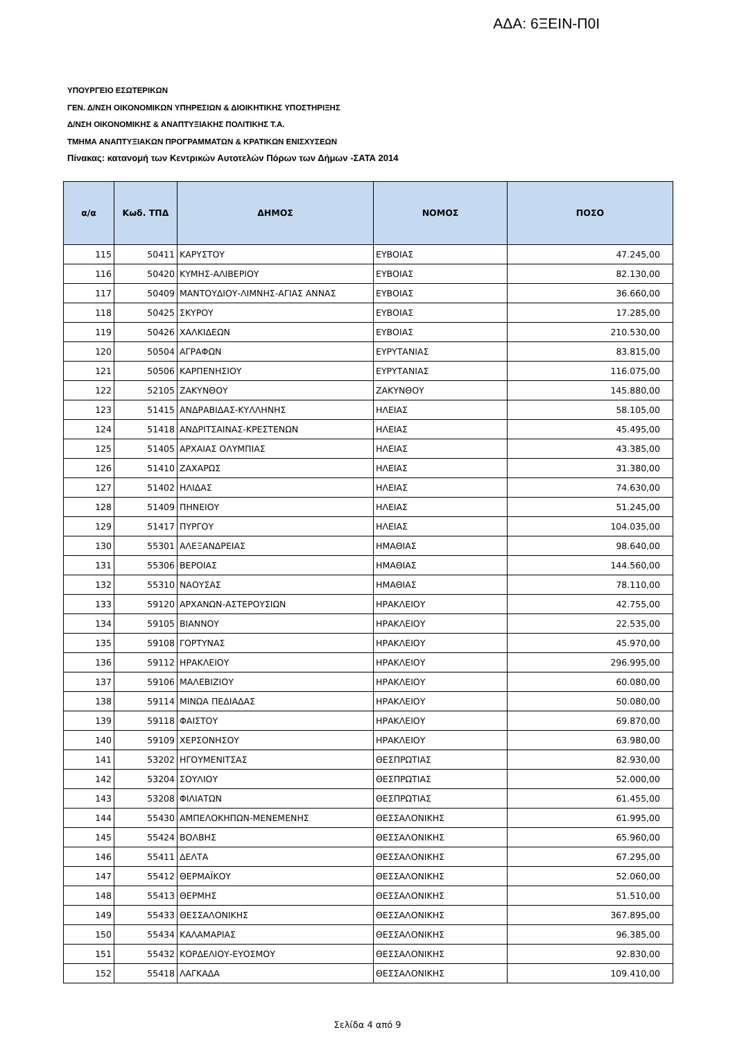ΑΔΑ: 6ΞΕΙΝ-Π0Ι
ΥΠΟΥΡΓΕΙΟ ΕΣΩΤΕΡΙΚΩΝ
ΓΕΝ. Δ/ΝΣΗ ΟΙΚΟΝΟΜΙΚΩΝ ΥΠΗΡΕΣΙΩΝ & ΔΙΟΙΚΗΤΙΚΗΣ ΥΠΟΣΤΗΡΙΞΗΣ
Δ/ΝΣΗ ΟΙΚΟΝΟΜΙΚΗΣ & ΑΝΑΠΤΥΞΙΑΚΗΣ ΠΟΛΙΤΙΚΗΣ Τ.Α.
ΤΜΗΜΑ ΑΝΑΠΤΥΞΙΑΚΩΝ ΠΡΟΓΡΑΜΜΑΤΩΝ & ΚΡΑΤΙΚΩΝ ΕΝΙΣΧΥΣΕΩΝ
Πίνακας: κατανομή των Κεντρικών Αυτοτελών Πόρων των Δήμων -ΣΑΤΑ 2014
| α/α | Κωδ. ΤΠΔ | ΔΗΜΟΣ | ΝΟΜΟΣ | ΠΟΣΟ |
| --- | --- | --- | --- | --- |
| 115 | 50411 | ΚΑΡΥΣΤΟΥ | ΕΥΒΟΙΑΣ | 47.245,00 |
| 116 | 50420 | ΚΥΜΗΣ-ΑΛΙΒΕΡΙΟΥ | ΕΥΒΟΙΑΣ | 82.130,00 |
| 117 | 50409 | ΜΑΝΤΟΥΔΙΟΥ-ΛΙΜΝΗΣ-ΑΓΙΑΣ ΑΝΝΑΣ | ΕΥΒΟΙΑΣ | 36.660,00 |
| 118 | 50425 | ΣΚΥΡΟΥ | ΕΥΒΟΙΑΣ | 17.285,00 |
| 119 | 50426 | ΧΑΛΚΙΔΕΩΝ | ΕΥΒΟΙΑΣ | 210.530,00 |
| 120 | 50504 | ΑΓΡΑΦΩΝ | ΕΥΡΥΤΑΝΙΑΣ | 83.815,00 |
| 121 | 50506 | ΚΑΡΠΕΝΗΣΙΟΥ | ΕΥΡΥΤΑΝΙΑΣ | 116.075,00 |
| 122 | 52105 | ΖΑΚΥΝΘΟΥ | ΖΑΚΥΝΘΟΥ | 145.880,00 |
| 123 | 51415 | ΑΝΔΡΑΒΙΔΑΣ-ΚΥΛΛΗΝΗΣ | ΗΛΕΙΑΣ | 58.105,00 |
| 124 | 51418 | ΑΝΔΡΙΤΣΑΙΝΑΣ-ΚΡΕΣΤΕΝΩΝ | ΗΛΕΙΑΣ | 45.495,00 |
| 125 | 51405 | ΑΡΧΑΙΑΣ ΟΛΥΜΠΙΑΣ | ΗΛΕΙΑΣ | 43.385,00 |
| 126 | 51410 | ΖΑΧΑΡΩΣ | ΗΛΕΙΑΣ | 31.380,00 |
| 127 | 51402 | ΗΛΙΔΑΣ | ΗΛΕΙΑΣ | 74.630,00 |
| 128 | 51409 | ΠΗΝΕΙΟΥ | ΗΛΕΙΑΣ | 51.245,00 |
| 129 | 51417 | ΠΥΡΓΟΥ | ΗΛΕΙΑΣ | 104.035,00 |
| 130 | 55301 | ΑΛΕΞΑΝΔΡΕΙΑΣ | ΗΜΑΘΙΑΣ | 98.640,00 |
| 131 | 55306 | ΒΕΡΟΙΑΣ | ΗΜΑΘΙΑΣ | 144.560,00 |
| 132 | 55310 | ΝΑΟΥΣΑΣ | ΗΜΑΘΙΑΣ | 78.110,00 |
| 133 | 59120 | ΑΡΧΑΝΩΝ-ΑΣΤΕΡΟΥΣΙΩΝ | ΗΡΑΚΛΕΙΟΥ | 42.755,00 |
| 134 | 59105 | ΒΙΑΝΝΟΥ | ΗΡΑΚΛΕΙΟΥ | 22.535,00 |
| 135 | 59108 | ΓΟΡΤΥΝΑΣ | ΗΡΑΚΛΕΙΟΥ | 45.970,00 |
| 136 | 59112 | ΗΡΑΚΛΕΙΟΥ | ΗΡΑΚΛΕΙΟΥ | 296.995,00 |
| 137 | 59106 | ΜΑΛΕΒΙΖΙΟΥ | ΗΡΑΚΛΕΙΟΥ | 60.080,00 |
| 138 | 59114 | ΜΙΝΩΑ ΠΕΔΙΑΔΑΣ | ΗΡΑΚΛΕΙΟΥ | 50.080,00 |
| 139 | 59118 | ΦΑΙΣΤΟΥ | ΗΡΑΚΛΕΙΟΥ | 69.870,00 |
| 140 | 59109 | ΧΕΡΣΟΝΗΣΟΥ | ΗΡΑΚΛΕΙΟΥ | 63.980,00 |
| 141 | 53202 | ΗΓΟΥΜΕΝΙΤΣΑΣ | ΘΕΣΠΡΩΤΙΑΣ | 82.930,00 |
| 142 | 53204 | ΣΟΥΛΙΟΥ | ΘΕΣΠΡΩΤΙΑΣ | 52.000,00 |
| 143 | 53208 | ΦΙΛΙΑΤΩΝ | ΘΕΣΠΡΩΤΙΑΣ | 61.455,00 |
| 144 | 55430 | ΑΜΠΕΛΟΚΗΠΩΝ-ΜΕΝΕΜΕΝΗΣ | ΘΕΣΣΑΛΟΝΙΚΗΣ | 61.995,00 |
| 145 | 55424 | ΒΟΛΒΗΣ | ΘΕΣΣΑΛΟΝΙΚΗΣ | 65.960,00 |
| 146 | 55411 | ΔΕΛΤΑ | ΘΕΣΣΑΛΟΝΙΚΗΣ | 67.295,00 |
| 147 | 55412 | ΘΕΡΜΑΪΚΟΥ | ΘΕΣΣΑΛΟΝΙΚΗΣ | 52.060,00 |
| 148 | 55413 | ΘΕΡΜΗΣ | ΘΕΣΣΑΛΟΝΙΚΗΣ | 51.510,00 |
| 149 | 55433 | ΘΕΣΣΑΛΟΝΙΚΗΣ | ΘΕΣΣΑΛΟΝΙΚΗΣ | 367.895,00 |
| 150 | 55434 | ΚΑΛΑΜΑΡΙΑΣ | ΘΕΣΣΑΛΟΝΙΚΗΣ | 96.385,00 |
| 151 | 55432 | ΚΟΡΔΕΛΙΟΥ-ΕΥΟΣΜΟΥ | ΘΕΣΣΑΛΟΝΙΚΗΣ | 92.830,00 |
| 152 | 55418 | ΛΑΓΚΑΔΑ | ΘΕΣΣΑΛΟΝΙΚΗΣ | 109.410,00 |
Σελίδα 4 από 9